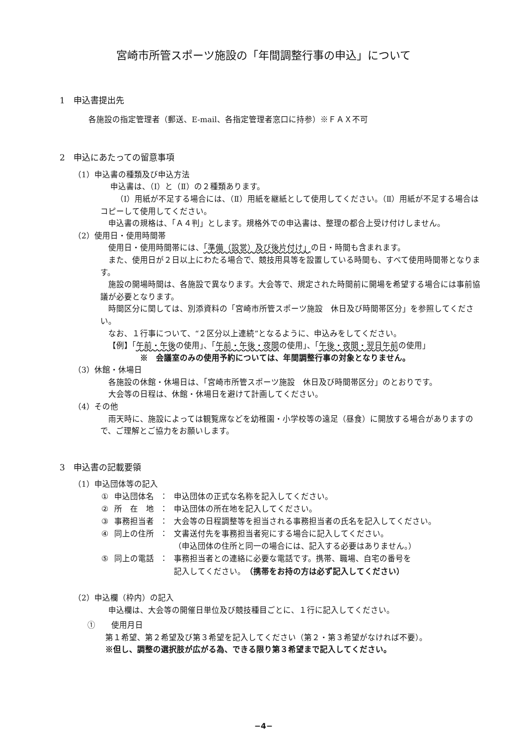宮崎市所管スポーツ施設の「年間調整行事の申込」について
1　申込書提出先
各施設の指定管理者（郵送、E-mail、各指定管理者窓口に持参）※ＦＡＸ不可
2　申込にあたっての留意事項
（1）申込書の種類及び申込方法
申込書は、（Ⅰ）と（Ⅱ）の２種類あります。
（Ⅰ）用紙が不足する場合には、（Ⅱ）用紙を継紙として使用してください。（Ⅱ）用紙が不足する場合はコピーして使用してください。
申込書の規格は、「Ａ４判」とします。規格外での申込書は、整理の都合上受け付けしません。
（2）使用日・使用時間帯
使用日・使用時間帯には、「準備（設営）及び後片付け」の日・時間も含まれます。
また、使用日が２日以上にわたる場合で、競技用具等を設置している時間も、すべて使用時間帯となります。
施設の開場時間は、各施設で異なります。大会等で、規定された時間前に開場を希望する場合には事前協議が必要となります。
時間区分に関しては、別添資料の「宮崎市所管スポーツ施設　休日及び時間帯区分」を参照してください。
なお、１行事について、“２区分以上連続”となるように、申込みをしてください。
【例】「午前・午後の使用」、「午前・午後・夜間の使用」、「午後・夜間・翌日午前の使用」
※　会議室のみの使用予約については、年間調整行事の対象となりません。
（3）休館・休場日
各施設の休館・休場日は、「宮崎市所管スポーツ施設　休日及び時間帯区分」のとおりです。
大会等の日程は、休館・休場日を避けて計画してください。
（4）その他
雨天時に、施設によっては観覧席などを幼稚園・小学校等の遠足（昼食）に開放する場合がありますので、ご理解とご協力をお願いします。
3　申込書の記載要領
（1）申込団体等の記入
| ① | 申込団体名 | ： | 申込団体の正式な名称を記入してください。 |
| ② | 所 在 地 | ： | 申込団体の所在地を記入してください。 |
| ③ | 事務担当者 | ： | 大会等の日程調整等を担当される事務担当者の氏名を記入してください。 |
| ④ | 同上の住所 | ： | 文書送付先を事務担当者宛にする場合に記入してください。 （申込団体の住所と同一の場合には、記入する必要はありません。） |
| ⑤ | 同上の電話 | ： | 事務担当者との連絡に必要な電話です。携帯、職場、自宅の番号を 記入してください。 （携帯をお持の方は必ず記入してください） |
（2）申込欄（枠内）の記入
申込欄は、大会等の開催日単位及び競技種目ごとに、１行に記入してください。
①　　使用月日
第１希望、第２希望及び第３希望を記入してください（第２・第３希望がなければ不要）。
※但し、調整の選択肢が広がる為、できる限り第３希望まで記入してください。
−4−